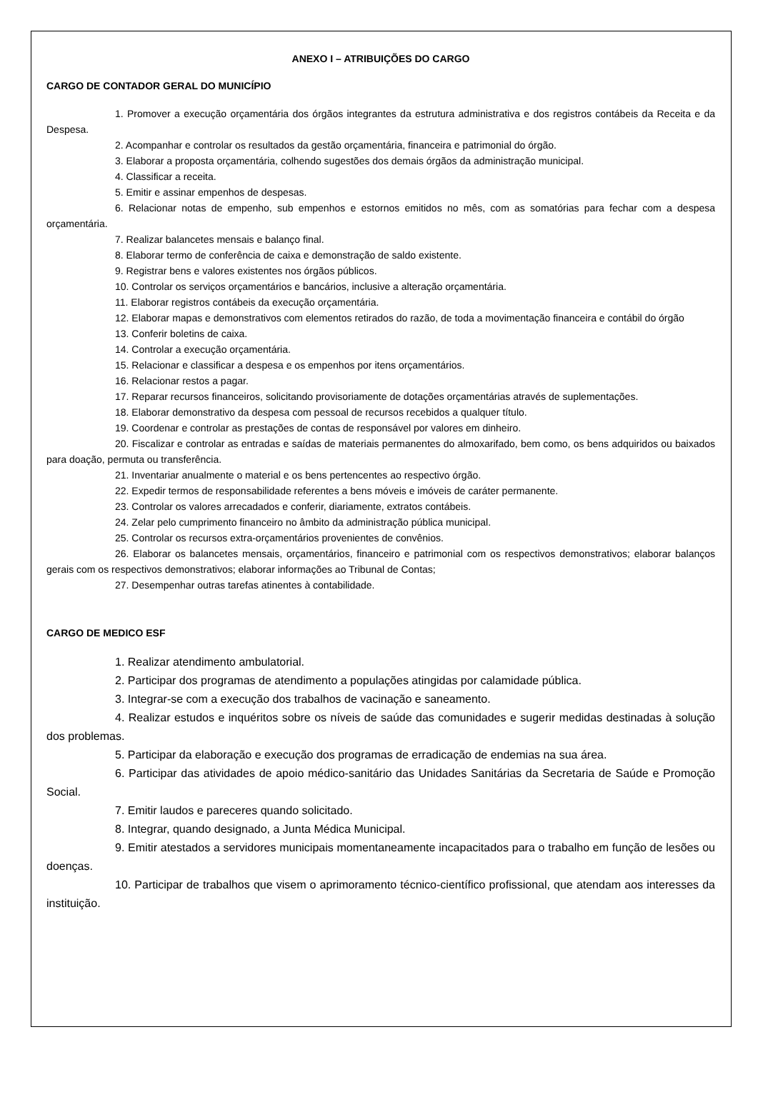ANEXO I – ATRIBUIÇÕES DO CARGO
CARGO DE CONTADOR GERAL DO MUNICÍPIO
1. Promover a execução orçamentária dos órgãos integrantes da estrutura administrativa e dos registros contábeis da Receita e da Despesa.
2. Acompanhar e controlar os resultados da gestão orçamentária, financeira e patrimonial do órgão.
3. Elaborar a proposta orçamentária, colhendo sugestões dos demais órgãos da administração municipal.
4. Classificar a receita.
5. Emitir e assinar empenhos de despesas.
6. Relacionar notas de empenho, sub empenhos e estornos emitidos no mês, com as somatórias para fechar com a despesa orçamentária.
7. Realizar balancetes mensais e balanço final.
8. Elaborar termo de conferência de caixa e demonstração de saldo existente.
9. Registrar bens e valores existentes nos órgãos públicos.
10. Controlar os serviços orçamentários e bancários, inclusive a alteração orçamentária.
11. Elaborar registros contábeis da execução orçamentária.
12. Elaborar mapas e demonstrativos com elementos retirados do razão, de toda a movimentação financeira e contábil do órgão
13. Conferir boletins de caixa.
14. Controlar a execução orçamentária.
15. Relacionar e classificar a despesa e os empenhos por itens orçamentários.
16. Relacionar restos a pagar.
17. Reparar recursos financeiros, solicitando provisoriamente de dotações orçamentárias através de suplementações.
18. Elaborar demonstrativo da despesa com pessoal de recursos recebidos a qualquer título.
19. Coordenar e controlar as prestações de contas de responsável por valores em dinheiro.
20. Fiscalizar e controlar as entradas e saídas de materiais permanentes do almoxarifado, bem como, os bens adquiridos ou baixados para doação, permuta ou transferência.
21. Inventariar anualmente o material e os bens pertencentes ao respectivo órgão.
22. Expedir termos de responsabilidade referentes a bens móveis e imóveis de caráter permanente.
23. Controlar os valores arrecadados e conferir, diariamente, extratos contábeis.
24. Zelar pelo cumprimento financeiro no âmbito da administração pública municipal.
25. Controlar os recursos extra-orçamentários provenientes de convênios.
26. Elaborar os balancetes mensais, orçamentários, financeiro e patrimonial com os respectivos demonstrativos; elaborar balanços gerais com os respectivos demonstrativos; elaborar informações ao Tribunal de Contas;
27. Desempenhar outras tarefas atinentes à contabilidade.
CARGO DE MEDICO ESF
1. Realizar atendimento ambulatorial.
2. Participar dos programas de atendimento a populações atingidas por calamidade pública.
3. Integrar-se com a execução dos trabalhos de vacinação e saneamento.
4. Realizar estudos e inquéritos sobre os níveis de saúde das comunidades e sugerir medidas destinadas à solução dos problemas.
5. Participar da elaboração e execução dos programas de erradicação de endemias na sua área.
6. Participar das atividades de apoio médico-sanitário das Unidades Sanitárias da Secretaria de Saúde e Promoção Social.
7. Emitir laudos e pareceres quando solicitado.
8. Integrar, quando designado, a Junta Médica Municipal.
9. Emitir atestados a servidores municipais momentaneamente incapacitados para o trabalho em função de lesões ou doenças.
10. Participar de trabalhos que visem o aprimoramento técnico-científico profissional, que atendam aos interesses da instituição.